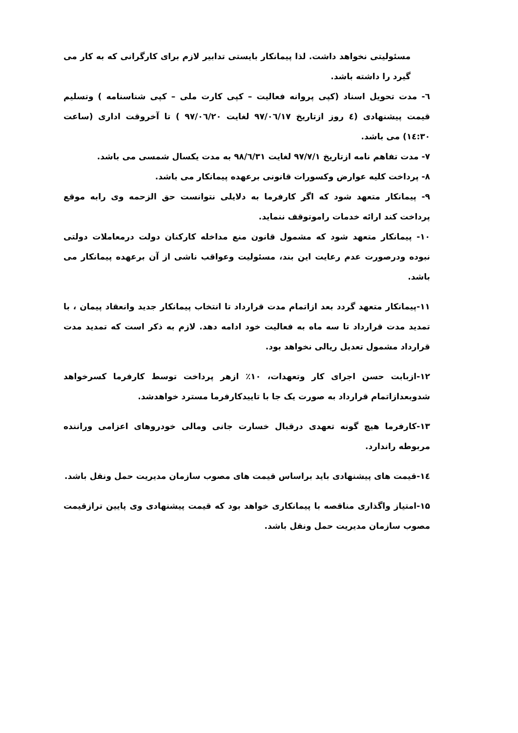مسئولیتی نخواهد داشت. لذا پیمانکار بایستی تدابیر لازم برای کارگرانی که به کار می گیرد را داشته باشد.
٦- مدت تحویل اسناد (کپی پروانه فعالیت – کپی کارت ملی – کپی شناسنامه ) وتسلیم قیمت پیشنهادی (٤ روز ازتاریخ ۹۷/۰٦/۱۷ لغایت ۹۷/۰٦/۲۰ ) تا آخروقت اداری (ساعت ۱٤:۳۰) می باشد.
۷- مدت تفاهم نامه ازتاریخ ۹۷/۷/۱ لغایت ۹۸/٦/۳۱ به مدت یکسال شمسی می باشد.
۸- پرداخت کلیه عوارض وکسورات قانونی برعهده پیمانکار می باشد.
۹- پیمانکار متعهد شود که اگر کارفرما به دلایلی نتوانست حق الزحمه وی رابه موقع پرداخت کند ارائه خدمات راموتوقف ننماید.
۱۰- پیمانکار متعهد شود که مشمول قانون منع مداخله کارکنان دولت درمعاملات دولتی نبوده ودرصورت عدم رعایت این بند، مسئولیت وعواقب ناشی از آن برعهده پیمانکار می باشد.
۱۱-پیمانکار متعهد گردد بعد ازاتمام مدت قرارداد تا انتخاب پیمانکار جدید وانعقاد پیمان ، با تمدید مدت قرارداد تا سه ماه به فعالیت خود ادامه دهد. لازم به ذکر است که تمدید مدت قرارداد مشمول تعدیل ریالی نخواهد بود.
۱۲-ازبابت حسن اجرای کار وتعهدات، ۱۰٪ ازهر پرداخت توسط کارفرما کسرخواهد شدوبعدازاتمام قرارداد به صورت یک جا با تاییدکارفرما مسترد خواهدشد.
۱۳-کارفرما هیچ گونه تعهدی درقبال خسارت جانی ومالی خودروهای اعزامی وراننده مربوطه راندارد.
۱٤-قیمت های پیشنهادی باید براساس قیمت های مصوب سازمان مدیریت حمل ونقل باشد.
۱۵-امتیاز واگذاری مناقصه با پیمانکاری خواهد بود که قیمت پیشنهادی وی پایین ترازقیمت مصوب سازمان مدیریت حمل ونقل باشد.